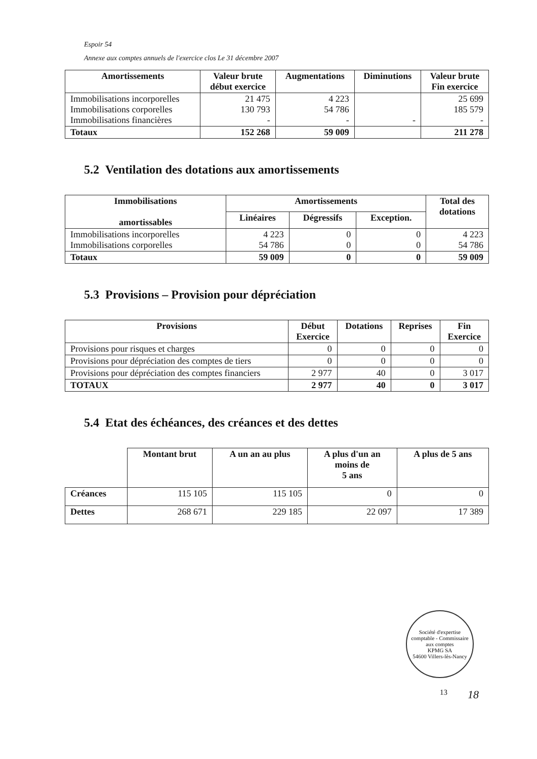Espoir 54
Annexe aux comptes annuels de l'exercice clos Le 31 décembre 2007
| Amortissements | Valeur brute début exercice | Augmentations | Diminutions | Valeur brute Fin exercice |
| --- | --- | --- | --- | --- |
| Immobilisations incorporelles Immobilisations corporelles Immobilisations financières | 21 475 130 793 - | 4 223 54 786 - | - | 25 699 185 579 - |
| Totaux | 152 268 | 59 009 | | 211 278 |
5.2 Ventilation des dotations aux amortissements
| Immobilisations amortissables | Amortissements | | | Total des dotations |
| --- | --- | --- | --- | --- |
| | Linéaires | Dégressifs | Exception. | |
| Immobilisations incorporelles Immobilisations corporelles | 4 223 54 786 | 0 0 | 0 0 | 4 223 54 786 |
| Totaux | 59 009 | 0 | 0 | 59 009 |
5.3 Provisions – Provision pour dépréciation
| Provisions | Début Exercice | Dotations | Reprises | Fin Exercice |
| --- | --- | --- | --- | --- |
| Provisions pour risques et charges | 0 | 0 | 0 | 0 |
| Provisions pour dépréciation des comptes de tiers | 0 | 0 | 0 | 0 |
| Provisions pour dépréciation des comptes financiers | 2 977 | 40 | 0 | 3 017 |
| TOTAUX | 2 977 | 40 | 0 | 3 017 |
5.4 Etat des échéances, des créances et des dettes
| | Montant brut | A un an au plus | A plus d'un an moins de 5 ans | A plus de 5 ans |
| Créances | 115 105 | 115 105 | 0 | 0 |
| Dettes | 268 671 | 229 185 | 22 097 | 17 389 |
Société d'expertise comptable - Commissaire aux comptes
KPMG SA
54600 Villers-lès-Nancy
13 18